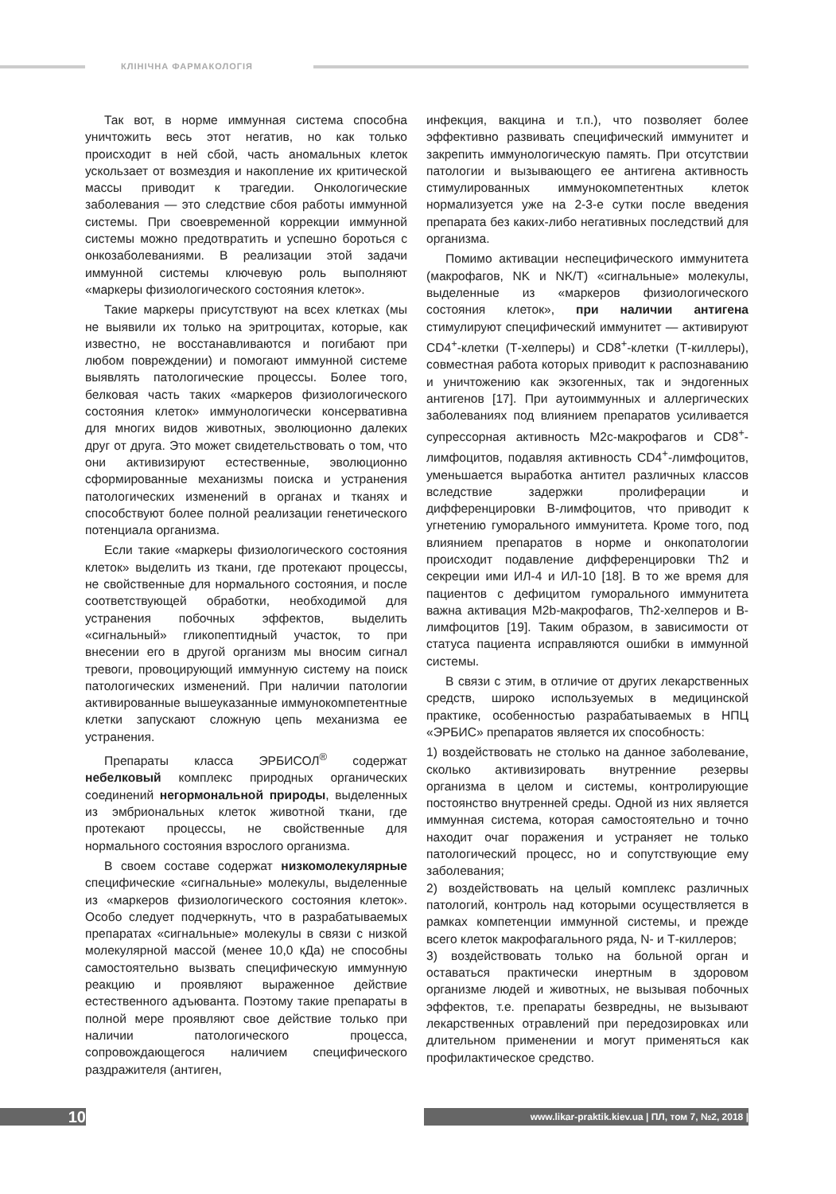КЛІНІЧНА ФАРМАКОЛОГІЯ
Так вот, в норме иммунная система способна уничтожить весь этот негатив, но как только происходит в ней сбой, часть аномальных клеток ускользает от возмездия и накопление их критической массы приводит к трагедии. Онкологические заболевания — это следствие сбоя работы иммунной системы. При своевременной коррекции иммунной системы можно предотвратить и успешно бороться с онкозаболеваниями. В реализации этой задачи иммунной системы ключевую роль выполняют «маркеры физиологического состояния клеток».
Такие маркеры присутствуют на всех клетках (мы не выявили их только на эритроцитах, которые, как известно, не восстанавливаются и погибают при любом повреждении) и помогают иммунной системе выявлять патологические процессы. Более того, белковая часть таких «маркеров физиологического состояния клеток» иммунологически консервативна для многих видов животных, эволюционно далеких друг от друга. Это может свидетельствовать о том, что они активизируют естественные, эволюционно сформированные механизмы поиска и устранения патологических изменений в органах и тканях и способствуют более полной реализации генетического потенциала организма.
Если такие «маркеры физиологического состояния клеток» выделить из ткани, где протекают процессы, не свойственные для нормального состояния, и после соответствующей обработки, необходимой для устранения побочных эффектов, выделить «сигнальный» гликопептидный участок, то при внесении его в другой организм мы вносим сигнал тревоги, провоцирующий иммунную систему на поиск патологических изменений. При наличии патологии активированные вышеуказанные иммунокомпетентные клетки запускают сложную цепь механизма ее устранения.
Препараты класса ЭРБИСОЛ<sup>®</sup> содержат небелковый комплекс природных органических соединений негормональной природы, выделенных из эмбриональных клеток животной ткани, где протекают процессы, не свойственные для нормального состояния взрослого организма.
В своем составе содержат низкомолекулярные специфические «сигнальные» молекулы, выделенные из «маркеров физиологического состояния клеток». Особо следует подчеркнуть, что в разрабатываемых препаратах «сигнальные» молекулы в связи с низкой молекулярной массой (менее 10,0 кДа) не способны самостоятельно вызвать специфическую иммунную реакцию и проявляют выраженное действие естественного адъюванта. Поэтому такие препараты в полной мере проявляют свое действие только при наличии патологического процесса, сопровождающегося наличием специфического раздражителя (антиген,
инфекция, вакцина и т.п.), что позволяет более эффективно развивать специфический иммунитет и закрепить иммунологическую память. При отсутствии патологии и вызывающего ее антигена активность стимулированных иммунокомпетентных клеток нормализуется уже на 2-3-е сутки после введения препарата без каких-либо негативных последствий для организма.
Помимо активации неспецифического иммунитета (макрофагов, NK и NK/T) «сигнальные» молекулы, выделенные из «маркеров физиологического состояния клеток», при наличии антигена стимулируют специфический иммунитет — активируют CD4<sup>+</sup>-клетки (Т-хелперы) и CD8<sup>+</sup>-клетки (Т-киллеры), совместная работа которых приводит к распознаванию и уничтожению как экзогенных, так и эндогенных антигенов [17]. При аутоиммунных и аллергических заболеваниях под влиянием препаратов усиливается супрессорная активность M2c-макрофагов и CD8<sup>+</sup>-лимфоцитов, подавляя активность CD4<sup>+</sup>-лимфоцитов, уменьшается выработка антител различных классов вследствие задержки пролиферации и дифференцировки В-лимфоцитов, что приводит к угнетению гуморального иммунитета. Кроме того, под влиянием препаратов в норме и онкопатологии происходит подавление дифференцировки Th2 и секреции ими ИЛ-4 и ИЛ-10 [18]. В то же время для пациентов с дефицитом гуморального иммунитета важна активация M2b-макрофагов, Th2-хелперов и В-лимфоцитов [19]. Таким образом, в зависимости от статуса пациента исправляются ошибки в иммунной системы.
В связи с этим, в отличие от других лекарственных средств, широко используемых в медицинской практике, особенностью разрабатываемых в НПЦ «ЭРБИС» препаратов является их способность:
1) воздействовать не столько на данное заболевание, сколько активизировать внутренние резервы организма в целом и системы, контролирующие постоянство внутренней среды. Одной из них является иммунная система, которая самостоятельно и точно находит очаг поражения и устраняет не только патологический процесс, но и сопутствующие ему заболевания;
2) воздействовать на целый комплекс различных патологий, контроль над которыми осуществляется в рамках компетенции иммунной системы, и прежде всего клеток макрофагального ряда, N- и Т-киллеров;
3) воздействовать только на больной орган и оставаться практически инертным в здоровом организме людей и животных, не вызывая побочных эффектов, т.е. препараты безвредны, не вызывают лекарственных отравлений при передозировках или длительном применении и могут применяться как профилактическое средство.
10 www.likar-praktik.kiev.ua | ПЛ, том 7, №2, 2018 |